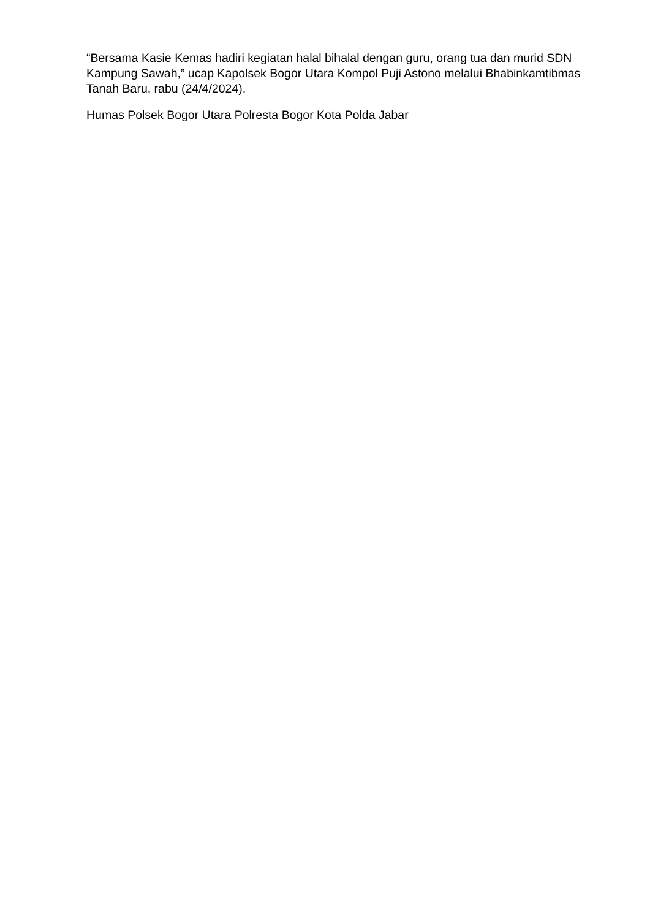“Bersama Kasie Kemas hadiri kegiatan halal bihalal dengan guru, orang tua dan murid SDN Kampung Sawah,” ucap Kapolsek Bogor Utara Kompol Puji Astono melalui Bhabinkamtibmas Tanah Baru, rabu (24/4/2024).
Humas Polsek Bogor Utara Polresta Bogor Kota Polda Jabar